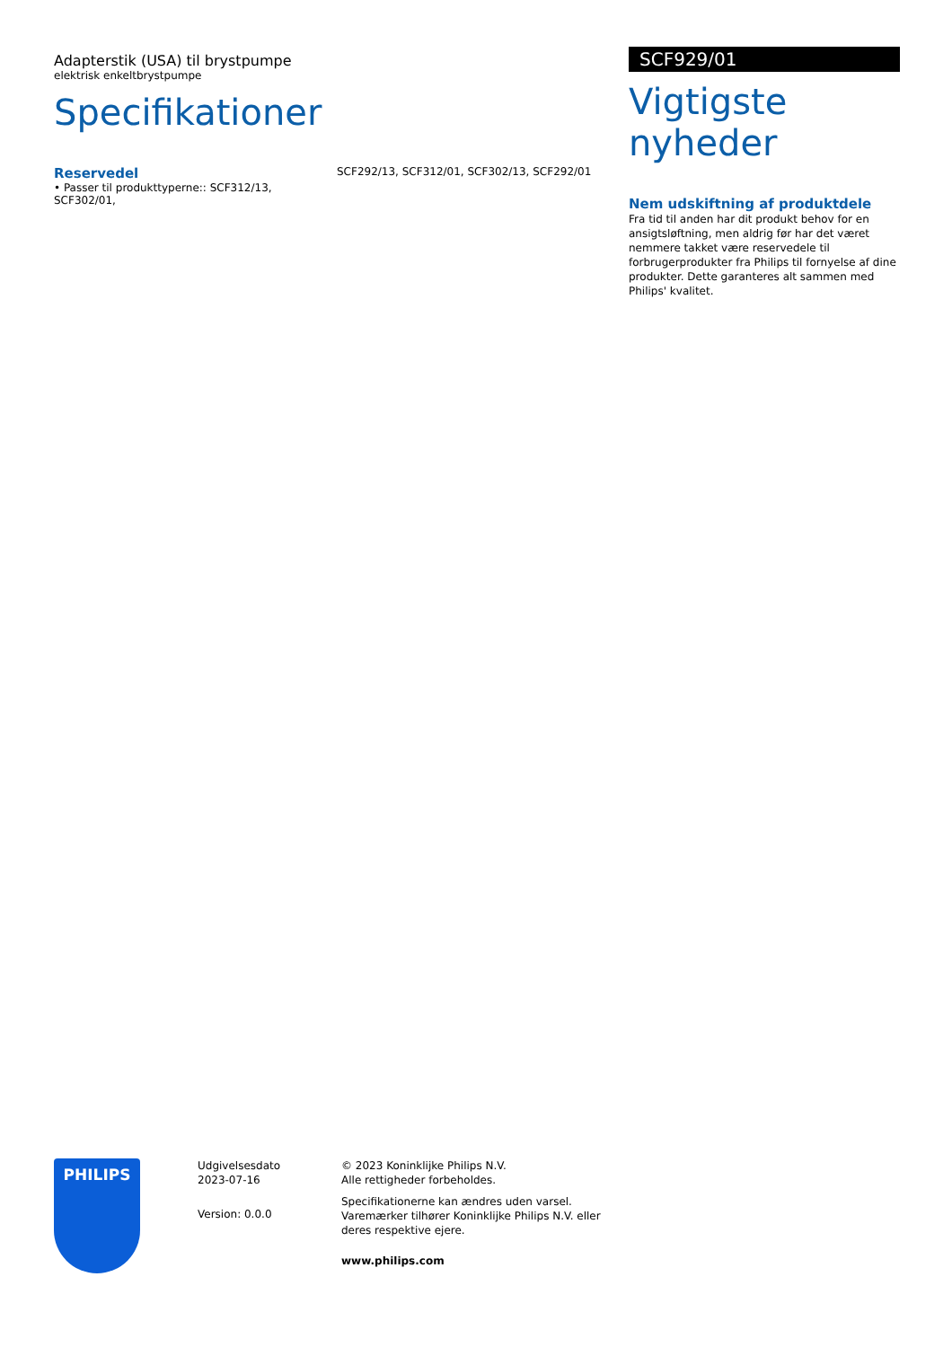Adapterstik (USA) til brystpumpe
elektrisk enkeltbrystpumpe
Specifikationer
Reservedel
• Passer til produkttyperne:: SCF312/13, SCF302/01,
SCF292/13, SCF312/01, SCF302/13, SCF292/01
SCF929/01
Vigtigste nyheder
Nem udskiftning af produktdele
Fra tid til anden har dit produkt behov for en ansigtsløftning, men aldrig før har det været nemmere takket være reservedele til forbrugerprodukter fra Philips til fornyelse af dine produkter. Dette garanteres alt sammen med Philips' kvalitet.
PHILIPS
Udgivelsesdato
2023-07-16
Version: 0.0.0
© 2023 Koninklijke Philips N.V.
Alle rettigheder forbeholdes.
Specifikationerne kan ændres uden varsel. Varemærker tilhører Koninklijke Philips N.V. eller deres respektive ejere.
www.philips.com